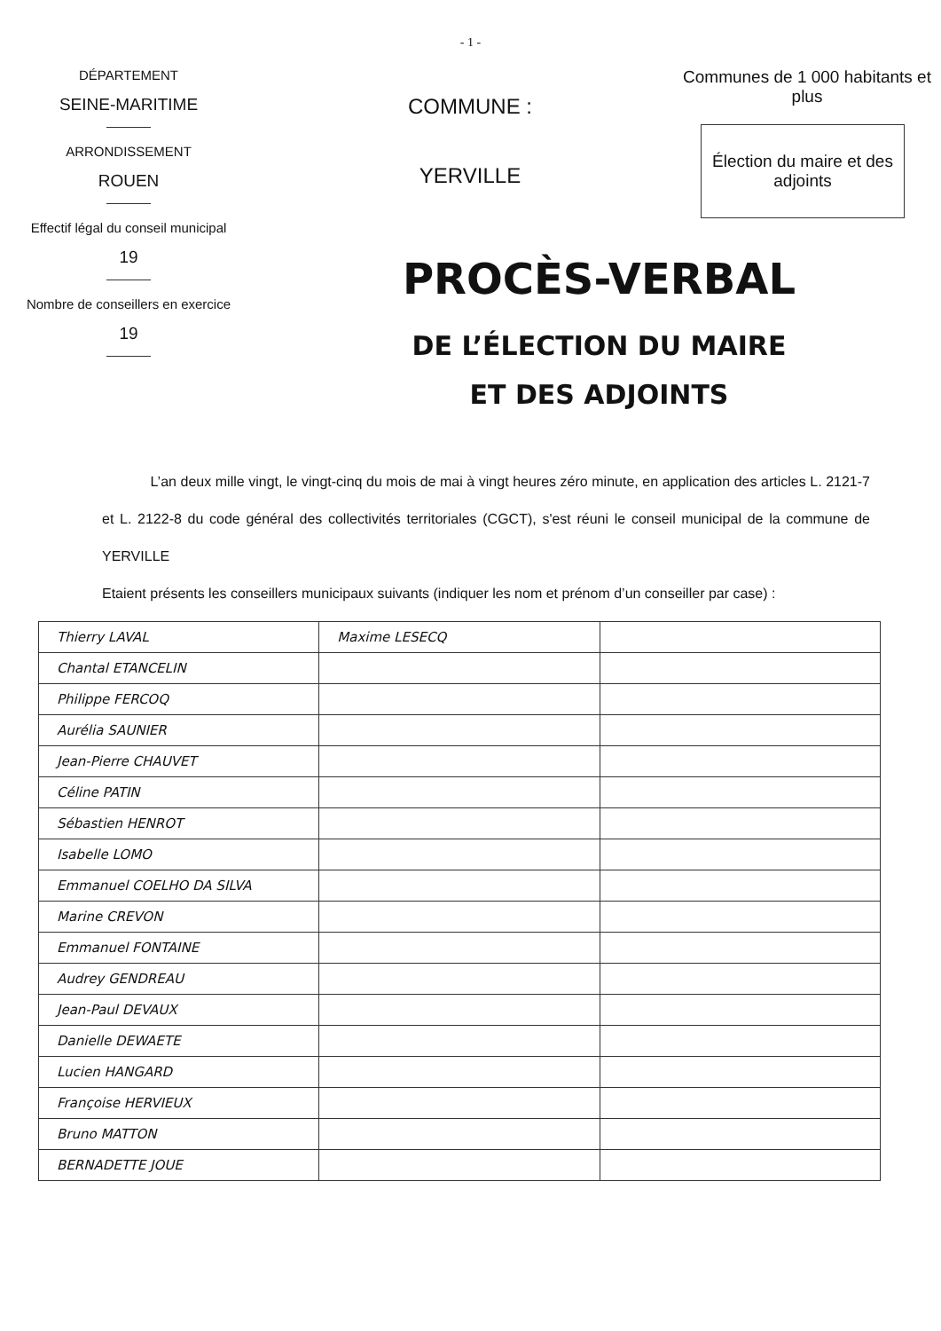- 1 -
DÉPARTEMENT
SEINE-MARITIME
ARRONDISSEMENT
ROUEN
Effectif légal du conseil municipal
19
Nombre de conseillers en exercice
19
COMMUNE :
YERVILLE
Communes de 1 000 habitants et plus
Élection du maire et des adjoints
PROCÈS-VERBAL
DE L’ÉLECTION DU MAIRE
ET DES ADJOINTS
L’an deux mille vingt, le vingt-cinq du mois de mai à vingt heures zéro minute, en application des articles L. 2121-7 et L. 2122-8 du code général des collectivités territoriales (CGCT), s'est réuni le conseil municipal de la commune de YERVILLE
Etaient présents les conseillers municipaux suivants (indiquer les nom et prénom d’un conseiller par case) :
| Thierry LAVAL | Maxime LESECQ | |
| Chantal ETANCELIN | | |
| Philippe FERCOQ | | |
| Aurélia SAUNIER | | |
| Jean-Pierre CHAUVET | | |
| Céline PATIN | | |
| Sébastien HENROT | | |
| Isabelle LOMO | | |
| Emmanuel COELHO DA SILVA | | |
| Marine CREVON | | |
| Emmanuel FONTAINE | | |
| Audrey GENDREAU | | |
| Jean-Paul DEVAUX | | |
| Danielle DEWAETE | | |
| Lucien HANGARD | | |
| Françoise HERVIEUX | | |
| Bruno MATTON | | |
| BERNADETTE JOUE | | |